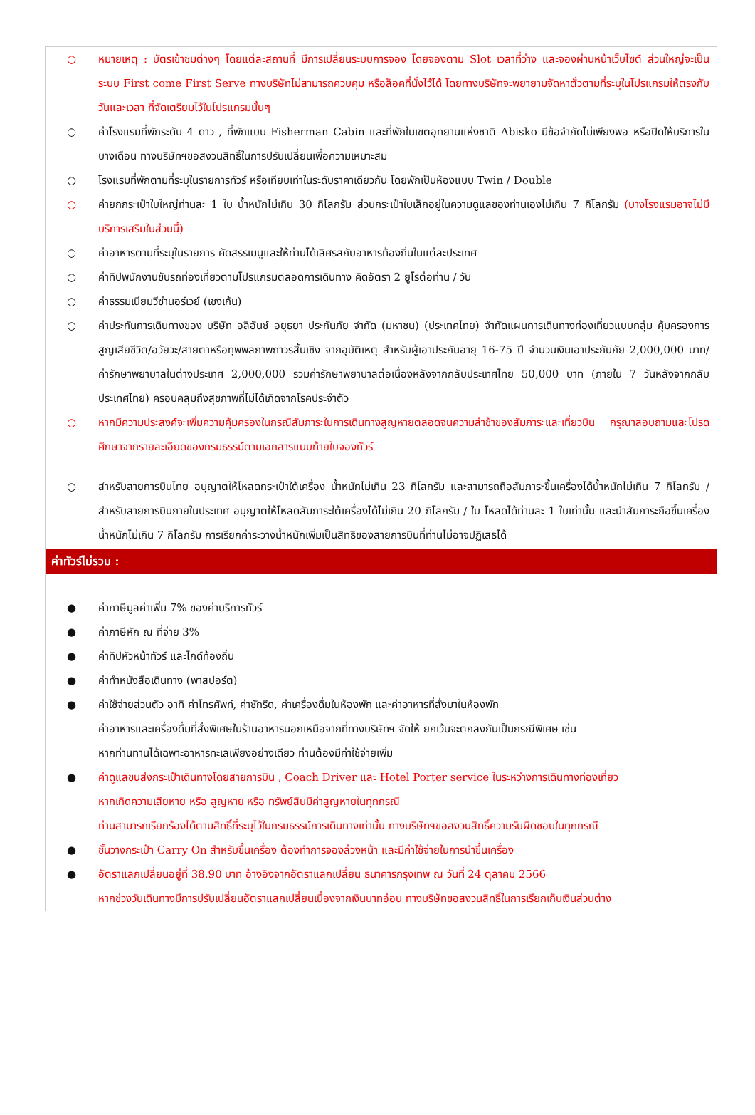○ หมายเหตุ : บัตรเข้าชมต่างๆ โดยแต่ละสถานที่ มีการเปลี่ยนระบบการจอง โดยจองตาม Slot เวลาที่ว่าง และจองผ่านหน้าเว็บไซต์ ส่วนใหญ่จะเป็นระบบ First come First Serve ทางบริษัทไม่สามารถควบคุม หรือล็อคที่นั่งไว้ได้ โดยทางบริษัทจะพยายามจัดหาตั๋วตามที่ระบุในโปรแกรมให้ตรงกับวันและเวลา ที่จัดเตรียมไว้ในโปรแกรมนั้นๆ
○ ค่าโรงแรมที่พักระดับ 4 ดาว , ที่พักแบบ Fisherman Cabin และที่พักในเขตอุทยานแห่งชาติ Abisko มีข้อจำกัดไม่เพียงพอ หรือปิดให้บริการในบางเดือน ทางบริษัทฯขอสงวนสิทธิ์ในการปรับเปลี่ยนเพื่อความเหมาะสม
○ โรงแรมที่พักตามที่ระบุในรายการทัวร์ หรือเทียบเท่าในระดับราคาเดียวกัน โดยพักเป็นห้องแบบ Twin / Double
○ ค่ายกกระเป๋าใบใหญ่ท่านละ 1 ใบ น้ำหนักไม่เกิน 30 กิโลกรัม ส่วนกระเป๋าใบเล็กอยู่ในความดูแลของท่านเองไม่เกิน 7 กิโลกรัม (บางโรงแรมอาจไม่มีบริการเสริมในส่วนนี้)
○ ค่าอาหารตามที่ระบุในรายการ คัดสรรเมนูและให้ท่านได้เลิศรสกับอาหารท้องถิ่นในแต่ละประเทศ
○ ค่าทิปพนักงานขับรถท่องเที่ยวตามโปรแกรมตลอดการเดินทาง คิดอัตรา 2 ยูโรต่อท่าน / วัน
○ ค่าธรรมเนียมวีซ่านอร์เวย์ (เชงเก้น)
○ ค่าประกันการเดินทางของ บริษัท อลิอันซ์ อยุธยา ประกันภัย จำกัด (มหาชน) (ประเทศไทย) จำกัดแผนการเดินทางท่องเที่ยวแบบกลุ่ม คุ้มครองการสูญเสียชีวิต/อวัยวะ/สายตาหรือทุพพลภาพถาวรสิ้นเชิง จากอุบัติเหตุ สำหรับผู้เอาประกันอายุ 16-75 ปี จำนวนเงินเอาประกันภัย 2,000,000 บาท/ ค่ารักษาพยาบาลในต่างประเทศ 2,000,000 รวมค่ารักษาพยาบาลต่อเนื่องหลังจากกลับประเทศไทย 50,000 บาท (ภายใน 7 วันหลังจากกลับประเทศไทย) ครอบคลุมถึงสุขภาพที่ไม่ได้เกิดจากโรคประจำตัว
○ หากมีความประสงค์จะเพิ่มความคุ้มครองในกรณีสัมภาระในการเดินทางสูญหายตลอดจนความล่าช้าของสัมภาระและเที่ยวบิน กรุณาสอบถามและโปรดศึกษาจากรายละเอียดของกรมธรรม์ตามเอกสารแนบท้ายใบจองทัวร์
○ สำหรับสายการบินไทย อนุญาตให้โหลดกระเป๋าใต้เครื่อง น้ำหนักไม่เกิน 23 กิโลกรัม และสามารถถือสัมภาระขึ้นเครื่องได้น้ำหนักไม่เกิน 7 กิโลกรัม / สำหรับสายการบินภายในประเทศ อนุญาตให้โหลดสัมภาระใต้เครื่องได้ไม่เกิน 20 กิโลกรัม / ใบ โหลดได้ท่านละ 1 ใบเท่านั้น และนำสัมภาระถือขึ้นเครื่องน้ำหนักไม่เกิน 7 กิโลกรัม การเรียกค่าระวางน้ำหนักเพิ่มเป็นสิทธิของสายการบินที่ท่านไม่อาจปฏิเสธได้
ค่าทัวร์ไม่รวม :
● ค่าภาษีมูลค่าเพิ่ม 7% ของค่าบริการทัวร์
● ค่าภาษีหัก ณ ที่จ่าย 3%
● ค่าทิปหัวหน้าทัวร์ และไกด์ท้องถิ่น
● ค่าทำหนังสือเดินทาง (พาสปอร์ต)
● ค่าใช้จ่ายส่วนตัว อาทิ ค่าโทรศัพท์, ค่าซักรีด, ค่าเครื่องดื่มในห้องพัก และค่าอาหารที่สั่งมาในห้องพัก
ค่าอาหารและเครื่องดื่มที่สั่งพิเศษในร้านอาหารนอกเหนือจากที่ทางบริษัทฯ จัดให้ ยกเว้นจะตกลงกันเป็นกรณีพิเศษ เช่น
หากท่านทานได้เฉพาะอาหารทะเลเพียงอย่างเดียว ท่านต้องมีค่าใช้จ่ายเพิ่ม
● ค่าดูแลขนส่งกระเป๋าเดินทางโดยสายการบิน , Coach Driver และ Hotel Porter service ในระหว่างการเดินทางท่องเที่ยว
หากเกิดความเสียหาย หรือ สูญหาย หรือ ทรัพย์สินมีค่าสูญหายในทุกกรณี
ท่านสามารถเรียกร้องได้ตามสิทธิ์ที่ระบุไว้ในกรมธรรม์การเดินทางเท่านั้น ทางบริษัทฯขอสงวนสิทธิ์ความรับผิดชอบในทุกกรณี
● ชั้นวางกระเป๋า Carry On สำหรับขึ้นเครื่อง ต้องทำการจองล่วงหน้า และมีค่าใช้จ่ายในการนำขึ้นเครื่อง
● อัตราแลกเปลี่ยนอยู่ที่ 38.90 บาท อ้างอิงจากอัตราแลกเปลี่ยน ธนาคารกรุงเทพ ณ วันที่ 24 ตุลาคม 2566
หากช่วงวันเดินทางมีการปรับเปลี่ยนอัตราแลกเปลี่ยนเนื่องจากเงินบาทอ่อน ทางบริษัทขอสงวนสิทธิ์ในการเรียกเก็บเงินส่วนต่าง